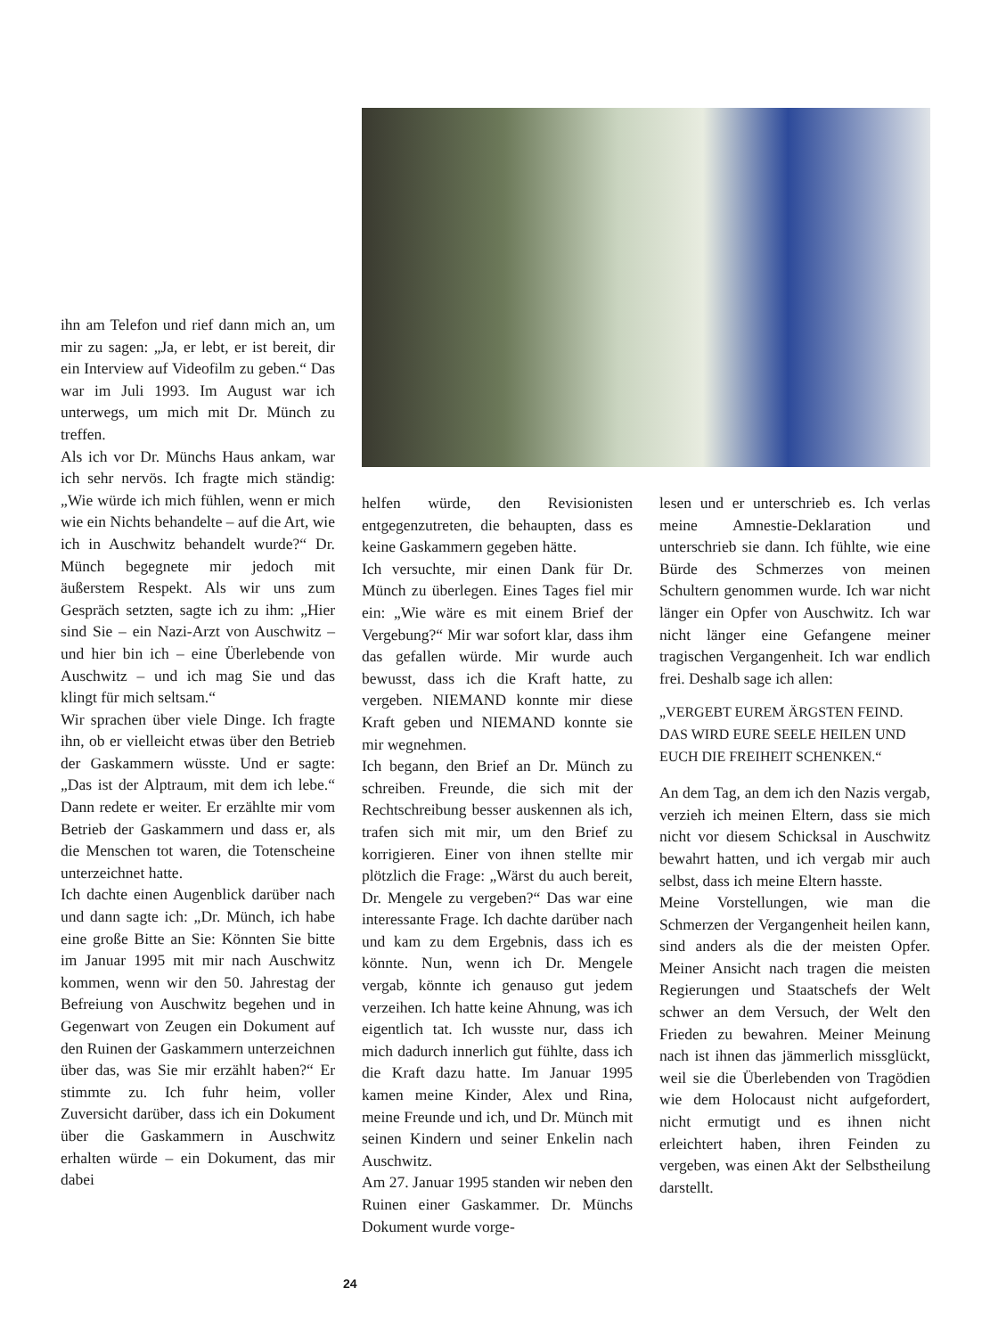ihn am Telefon und rief dann mich an, um mir zu sagen: „Ja, er lebt, er ist bereit, dir ein Interview auf Videofilm zu geben.“ Das war im Juli 1993. Im August war ich unterwegs, um mich mit Dr. Münch zu treffen.
Als ich vor Dr. Münchs Haus ankam, war ich sehr nervös. Ich fragte mich ständig: „Wie würde ich mich fühlen, wenn er mich wie ein Nichts behandelte – auf die Art, wie ich in Auschwitz behandelt wurde?“ Dr. Münch begegnete mir jedoch mit äußerstem Respekt. Als wir uns zum Gespräch setzten, sagte ich zu ihm: „Hier sind Sie – ein Nazi-Arzt von Auschwitz – und hier bin ich – eine Überlebende von Auschwitz – und ich mag Sie und das klingt für mich seltsam.“
Wir sprachen über viele Dinge. Ich fragte ihn, ob er vielleicht etwas über den Betrieb der Gaskammern wüsste. Und er sagte: „Das ist der Alptraum, mit dem ich lebe.“ Dann redete er weiter. Er erzählte mir vom Betrieb der Gaskammern und dass er, als die Menschen tot waren, die Totenscheine unterzeichnet hatte.
Ich dachte einen Augenblick darüber nach und dann sagte ich: „Dr. Münch, ich habe eine große Bitte an Sie: Könnten Sie bitte im Januar 1995 mit mir nach Auschwitz kommen, wenn wir den 50. Jahrestag der Befreiung von Auschwitz begehen und in Gegenwart von Zeugen ein Dokument auf den Ruinen der Gaskammern unterzeichnen über das, was Sie mir erzählt haben?“ Er stimmte zu. Ich fuhr heim, voller Zuversicht darüber, dass ich ein Dokument über die Gaskammern in Auschwitz erhalten würde – ein Dokument, das mir dabei
helfen würde, den Revisionisten entgegenzutreten, die behaupten, dass es keine Gaskammern gegeben hätte.
Ich versuchte, mir einen Dank für Dr. Münch zu überlegen. Eines Tages fiel mir ein: „Wie wäre es mit einem Brief der Vergebung?“ Mir war sofort klar, dass ihm das gefallen würde. Mir wurde auch bewusst, dass ich die Kraft hatte, zu vergeben. NIEMAND konnte mir diese Kraft geben und NIEMAND konnte sie mir wegnehmen.
Ich begann, den Brief an Dr. Münch zu schreiben. Freunde, die sich mit der Rechtschreibung besser auskennen als ich, trafen sich mit mir, um den Brief zu korrigieren. Einer von ihnen stellte mir plötzlich die Frage: „Wärst du auch bereit, Dr. Mengele zu vergeben?“ Das war eine interessante Frage. Ich dachte darüber nach und kam zu dem Ergebnis, dass ich es könnte. Nun, wenn ich Dr. Mengele vergab, könnte ich genauso gut jedem verzeihen. Ich hatte keine Ahnung, was ich eigentlich tat. Ich wusste nur, dass ich mich dadurch innerlich gut fühlte, dass ich die Kraft dazu hatte. Im Januar 1995 kamen meine Kinder, Alex und Rina, meine Freunde und ich, und Dr. Münch mit seinen Kindern und seiner Enkelin nach Auschwitz.
Am 27. Januar 1995 standen wir neben den Ruinen einer Gaskammer. Dr. Münchs Dokument wurde vorge-
lesen und er unterschrieb es. Ich verlas meine Amnestie-Deklaration und unterschrieb sie dann. Ich fühlte, wie eine Bürde des Schmerzes von meinen Schultern genommen wurde. Ich war nicht länger ein Opfer von Auschwitz. Ich war nicht länger eine Gefangene meiner tragischen Vergangenheit. Ich war endlich frei. Deshalb sage ich allen:
„VERGEBT EUREM ÄRGSTEN FEIND.
DAS WIRD EURE SEELE HEILEN UND
EUCH DIE FREIHEIT SCHENKEN.“
An dem Tag, an dem ich den Nazis vergab, verzieh ich meinen Eltern, dass sie mich nicht vor diesem Schicksal in Auschwitz bewahrt hatten, und ich vergab mir auch selbst, dass ich meine Eltern hasste.
Meine Vorstellungen, wie man die Schmerzen der Vergangenheit heilen kann, sind anders als die der meisten Opfer. Meiner Ansicht nach tragen die meisten Regierungen und Staatschefs der Welt schwer an dem Versuch, der Welt den Frieden zu bewahren. Meiner Meinung nach ist ihnen das jämmerlich missglückt, weil sie die Überlebenden von Tragödien wie dem Holocaust nicht aufgefordert, nicht ermutigt und es ihnen nicht erleichtert haben, ihren Feinden zu vergeben, was einen Akt der Selbstheilung darstellt.
24